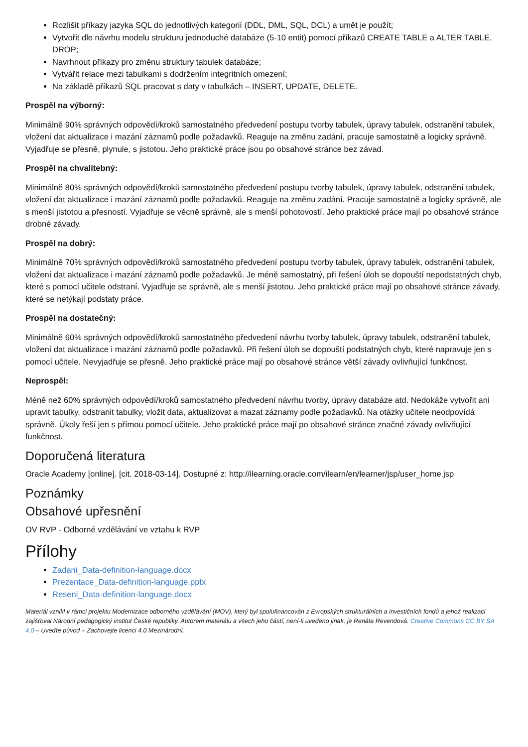Rozlišit příkazy jazyka SQL do jednotlivých kategorií (DDL, DML, SQL, DCL) a umět je použít;
Vytvořit dle návrhu modelu strukturu jednoduché databáze (5-10 entit) pomocí příkazů CREATE TABLE a ALTER TABLE, DROP;
Navrhnout příkazy pro změnu struktury tabulek databáze;
Vytvářit relace mezi tabulkami s dodržením integritních omezení;
Na základě příkazů SQL pracovat s daty v tabulkách – INSERT, UPDATE, DELETE.
Prospěl na výborný:
Minimálně 90% správných odpovědí/kroků samostatného předvedení postupu tvorby tabulek, úpravy tabulek, odstranění tabulek, vložení dat aktualizace i mazání záznamů podle požadavků. Reaguje na změnu zadání, pracuje samostatně a logicky správně. Vyjadřuje se přesně, plynule, s jistotou. Jeho praktické práce jsou po obsahové stránce bez závad.
Prospěl na chvalitebný:
Minimálně 80% správných odpovědí/kroků samostatného předvedení postupu tvorby tabulek, úpravy tabulek, odstranění tabulek, vložení dat aktualizace i mazání záznamů podle požadavků. Reaguje na změnu zadání. Pracuje samostatně a logicky správně, ale s menší jistotou a přesností. Vyjadřuje se věcně správně, ale s menší pohotovostí. Jeho praktické práce mají po obsahové stránce drobné závady.
Prospěl na dobrý:
Minimálně 70% správných odpovědí/kroků samostatného předvedení postupu tvorby tabulek, úpravy tabulek, odstranění tabulek, vložení dat aktualizace i mazání záznamů podle požadavků. Je méně samostatný, při řešení úloh se dopouští nepodstatných chyb, které s pomocí učitele odstraní. Vyjadřuje se správně, ale s menší jistotou. Jeho praktické práce mají po obsahové stránce závady, které se netýkají podstaty práce.
Prospěl na dostatečný:
Minimálně 60% správných odpovědí/kroků samostatného předvedení návrhu tvorby tabulek, úpravy tabulek, odstranění tabulek, vložení dat aktualizace i mazání záznamů podle požadavků. Při řešení úloh se dopouští podstatných chyb, které napravuje jen s pomocí učitele. Nevyjadřuje se přesně. Jeho praktické práce mají po obsahové stránce větší závady ovlivňující funkčnost.
Neprospěl:
Méně než 60% správných odpovědí/kroků samostatného předvedení návrhu tvorby, úpravy databáze atd. Nedokáže vytvořit ani upravit tabulky, odstranit tabulky, vložit data, aktualizovat a mazat záznamy podle požadavků. Na otázky učitele neodpovídá správně. Úkoly řeší jen s přímou pomocí učitele. Jeho praktické práce mají po obsahové stránce značné závady ovlivňující funkčnost.
Doporučená literatura
Oracle Academy [online]. [cit. 2018-03-14]. Dostupné z: http://ilearning.oracle.com/ilearn/en/learner/jsp/user_home.jsp
Poznámky
Obsahové upřesnění
OV RVP - Odborné vzdělávání ve vztahu k RVP
Přílohy
Zadani_Data-definition-language.docx
Prezentace_Data-definition-language.pptx
Reseni_Data-definition-language.docx
Materiál vznikl v rámci projektu Modernizace odborného vzdělávání (MOV), který byl spolufinancován z Evropských strukturálních a investičních fondů a jehož realizaci zajišťoval Národní pedagogický institut České republiky. Autorem materiálu a všech jeho částí, není-li uvedeno jinak, je Renáta Revendová. Creative Commons CC BY SA 4.0 – Uveďte původ – Zachovejte licenci 4.0 Mezinárodní.